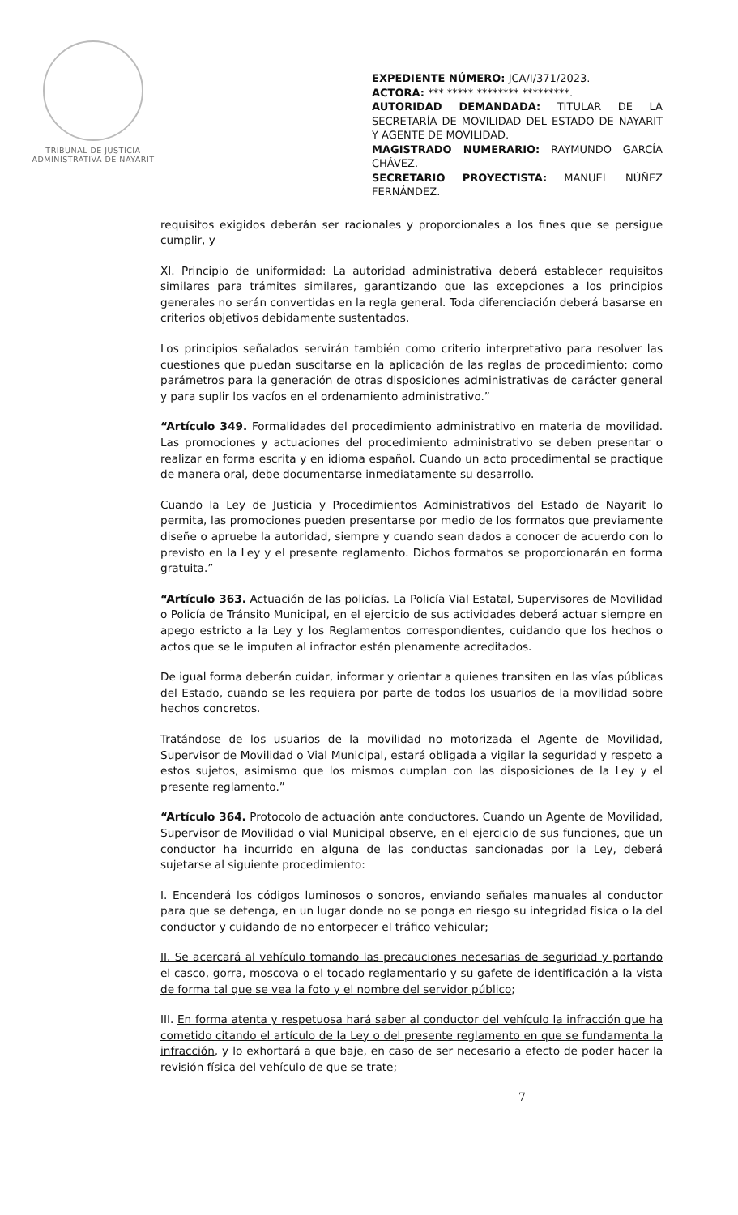TRIBUNAL DE JUSTICIA
ADMINISTRATIVA DE NAYARIT
EXPEDIENTE NÚMERO: JCA/I/371/2023.
ACTORA: *** ***** ******** *********.
AUTORIDAD DEMANDADA: TITULAR DE LA SECRETARÍA DE MOVILIDAD DEL ESTADO DE NAYARIT Y AGENTE DE MOVILIDAD.
MAGISTRADO NUMERARIO: RAYMUNDO GARCÍA CHÁVEZ.
SECRETARIO PROYECTISTA: MANUEL NÚÑEZ FERNÁNDEZ.
requisitos exigidos deberán ser racionales y proporcionales a los fines que se persigue cumplir, y
XI. Principio de uniformidad: La autoridad administrativa deberá establecer requisitos similares para trámites similares, garantizando que las excepciones a los principios generales no serán convertidas en la regla general. Toda diferenciación deberá basarse en criterios objetivos debidamente sustentados.
Los principios señalados servirán también como criterio interpretativo para resolver las cuestiones que puedan suscitarse en la aplicación de las reglas de procedimiento; como parámetros para la generación de otras disposiciones administrativas de carácter general y para suplir los vacíos en el ordenamiento administrativo.”
“Artículo 349. Formalidades del procedimiento administrativo en materia de movilidad. Las promociones y actuaciones del procedimiento administrativo se deben presentar o realizar en forma escrita y en idioma español. Cuando un acto procedimental se practique de manera oral, debe documentarse inmediatamente su desarrollo.
Cuando la Ley de Justicia y Procedimientos Administrativos del Estado de Nayarit lo permita, las promociones pueden presentarse por medio de los formatos que previamente diseñe o apruebe la autoridad, siempre y cuando sean dados a conocer de acuerdo con lo previsto en la Ley y el presente reglamento. Dichos formatos se proporcionarán en forma gratuita.”
“Artículo 363. Actuación de las policías. La Policía Vial Estatal, Supervisores de Movilidad o Policía de Tránsito Municipal, en el ejercicio de sus actividades deberá actuar siempre en apego estricto a la Ley y los Reglamentos correspondientes, cuidando que los hechos o actos que se le imputen al infractor estén plenamente acreditados.
De igual forma deberán cuidar, informar y orientar a quienes transiten en las vías públicas del Estado, cuando se les requiera por parte de todos los usuarios de la movilidad sobre hechos concretos.
Tratándose de los usuarios de la movilidad no motorizada el Agente de Movilidad, Supervisor de Movilidad o Vial Municipal, estará obligada a vigilar la seguridad y respeto a estos sujetos, asimismo que los mismos cumplan con las disposiciones de la Ley y el presente reglamento.”
“Artículo 364. Protocolo de actuación ante conductores. Cuando un Agente de Movilidad, Supervisor de Movilidad o vial Municipal observe, en el ejercicio de sus funciones, que un conductor ha incurrido en alguna de las conductas sancionadas por la Ley, deberá sujetarse al siguiente procedimiento:
I. Encenderá los códigos luminosos o sonoros, enviando señales manuales al conductor para que se detenga, en un lugar donde no se ponga en riesgo su integridad física o la del conductor y cuidando de no entorpecer el tráfico vehicular;
II. Se acercará al vehículo tomando las precauciones necesarias de seguridad y portando el casco, gorra, moscova o el tocado reglamentario y su gafete de identificación a la vista de forma tal que se vea la foto y el nombre del servidor público;
III. En forma atenta y respetuosa hará saber al conductor del vehículo la infracción que ha cometido citando el artículo de la Ley o del presente reglamento en que se fundamenta la infracción, y lo exhortará a que baje, en caso de ser necesario a efecto de poder hacer la revisión física del vehículo de que se trate;
7